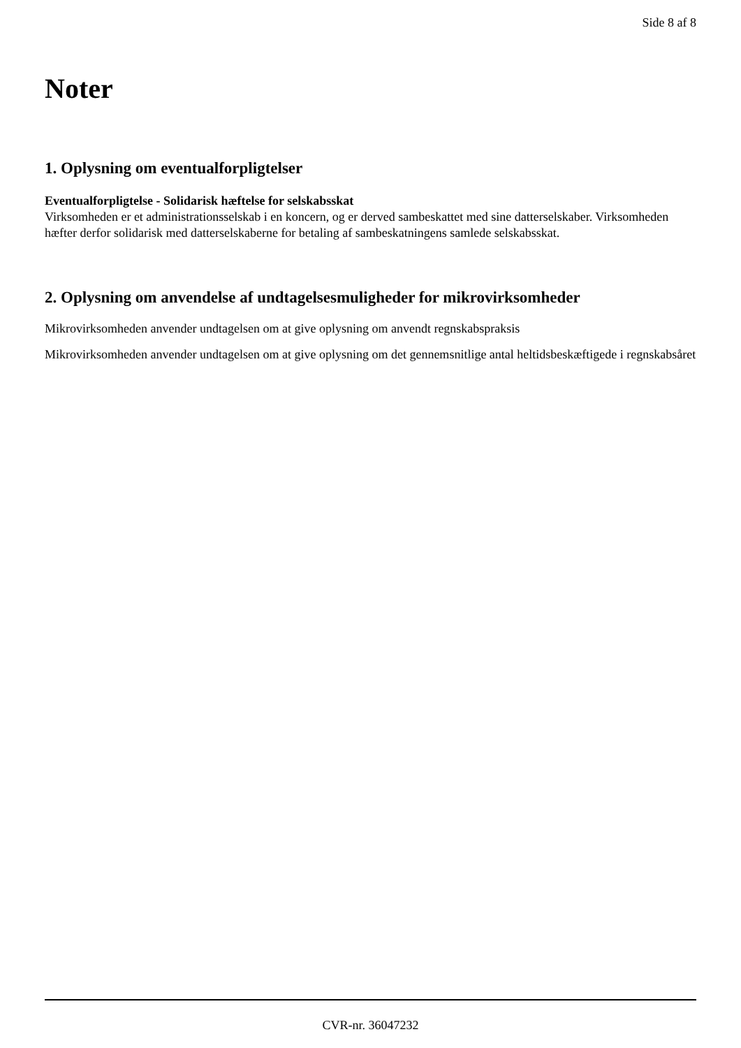Side 8 af 8
Noter
1. Oplysning om eventualforpligtelser
Eventualforpligtelse - Solidarisk hæftelse for selskabsskat
Virksomheden er et administrationsselskab i en koncern, og er derved sambeskattet med sine datterselskaber. Virksomheden hæfter derfor solidarisk med datterselskaberne for betaling af sambeskatningens samlede selskabsskat.
2. Oplysning om anvendelse af undtagelsesmuligheder for mikrovirksomheder
Mikrovirksomheden anvender undtagelsen om at give oplysning om anvendt regnskabspraksis
Mikrovirksomheden anvender undtagelsen om at give oplysning om det gennemsnitlige antal heltidsbeskæftigede i regnskabsåret
CVR-nr. 36047232